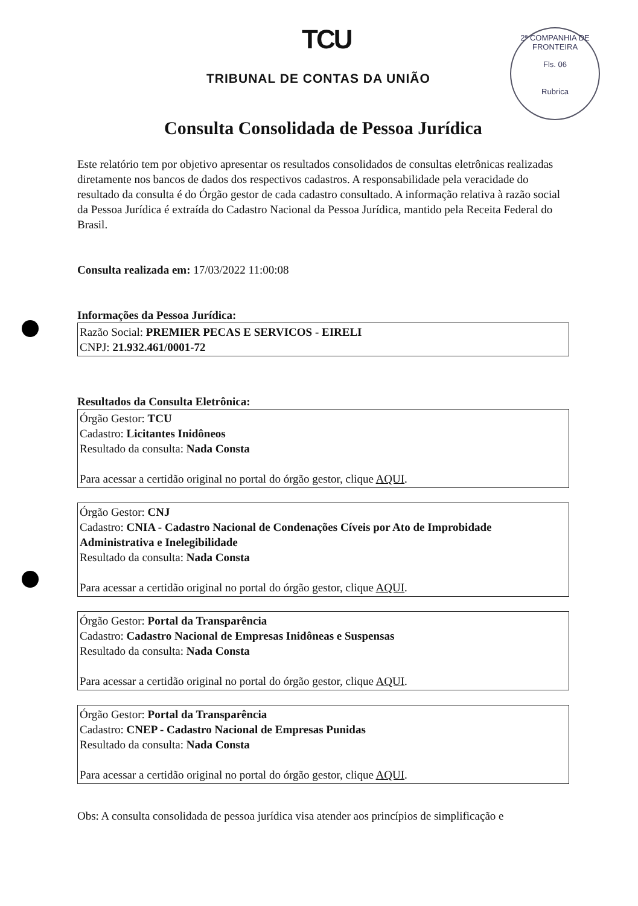TCU
TRIBUNAL DE CONTAS DA UNIÃO
2ª COMPANHIA DE FRONTEIRA
Fls. 06
Rubrica
Consulta Consolidada de Pessoa Jurídica
Este relatório tem por objetivo apresentar os resultados consolidados de consultas eletrônicas realizadas diretamente nos bancos de dados dos respectivos cadastros. A responsabilidade pela veracidade do resultado da consulta é do Órgão gestor de cada cadastro consultado. A informação relativa à razão social da Pessoa Jurídica é extraída do Cadastro Nacional da Pessoa Jurídica, mantido pela Receita Federal do Brasil.
Consulta realizada em: 17/03/2022 11:00:08
Informações da Pessoa Jurídica:
Razão Social: PREMIER PECAS E SERVICOS - EIRELI
CNPJ: 21.932.461/0001-72
Resultados da Consulta Eletrônica:
Órgão Gestor: TCU
Cadastro: Licitantes Inidôneos
Resultado da consulta: Nada Consta
Para acessar a certidão original no portal do órgão gestor, clique AQUI.
Órgão Gestor: CNJ
Cadastro: CNIA - Cadastro Nacional de Condenações Cíveis por Ato de Improbidade Administrativa e Inelegibilidade
Resultado da consulta: Nada Consta
Para acessar a certidão original no portal do órgão gestor, clique AQUI.
Órgão Gestor: Portal da Transparência
Cadastro: Cadastro Nacional de Empresas Inidôneas e Suspensas
Resultado da consulta: Nada Consta
Para acessar a certidão original no portal do órgão gestor, clique AQUI.
Órgão Gestor: Portal da Transparência
Cadastro: CNEP - Cadastro Nacional de Empresas Punidas
Resultado da consulta: Nada Consta
Para acessar a certidão original no portal do órgão gestor, clique AQUI.
Obs: A consulta consolidada de pessoa jurídica visa atender aos princípios de simplificação e